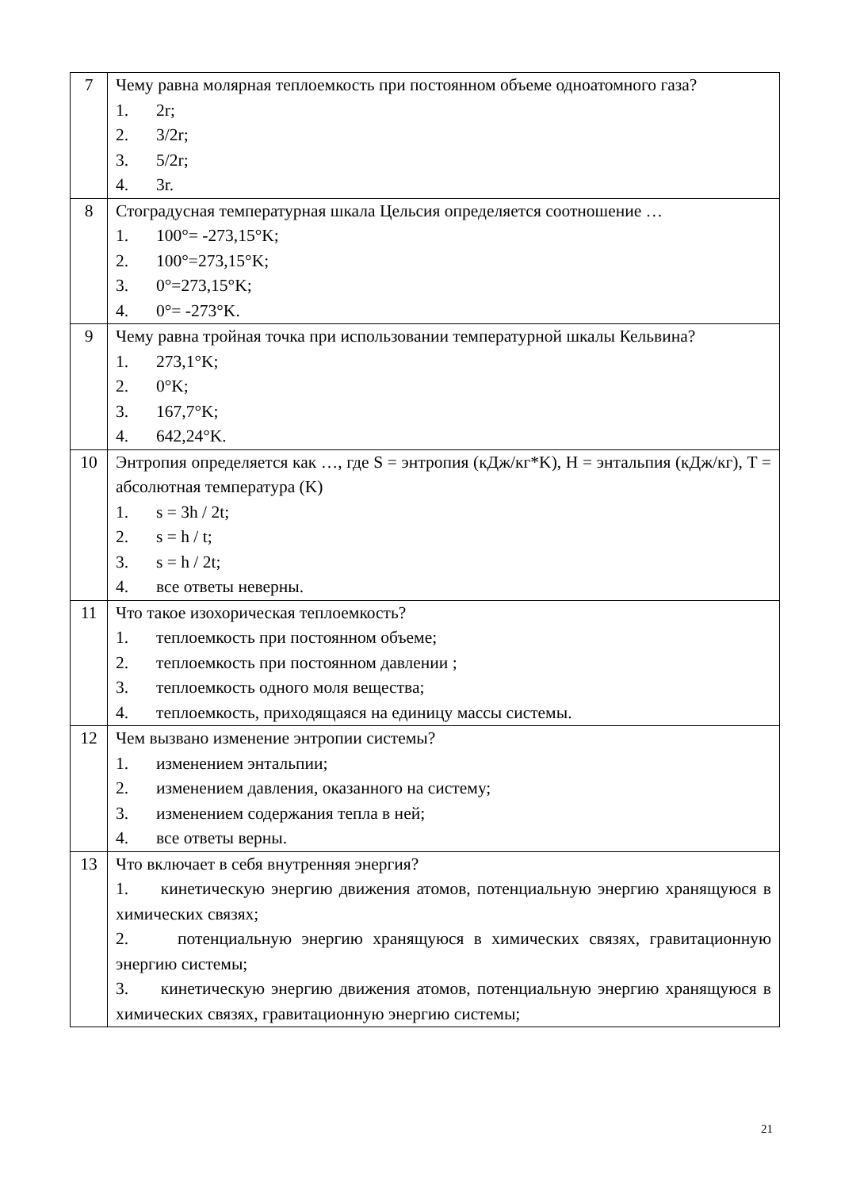| 7 | Чему равна молярная теплоемкость при постоянном объеме одноатомного газа? 1. 2r; 2. 3/2r; 3. 5/2r; 4. 3r. |
| 8 | Стоградусная температурная шкала Цельсия определяется соотношение … 1. 100°= -273,15°K; 2. 100°=273,15°K; 3. 0°=273,15°K; 4. 0°= -273°K. |
| 9 | Чему равна тройная точка при использовании температурной шкалы Кельвина? 1. 273,1°K; 2. 0°K; 3. 167,7°K; 4. 642,24°K. |
| 10 | Энтропия определяется как …, где S = энтропия (кДж/кг*K), H = энтальпия (кДж/кг), T = абсолютная температура (K) 1. s = 3h / 2t; 2. s = h / t; 3. s = h / 2t; 4. все ответы неверны. |
| 11 | Что такое изохорическая теплоемкость? 1. теплоемкость при постоянном объеме; 2. теплоемкость при постоянном давлении ; 3. теплоемкость одного моля вещества; 4. теплоемкость, приходящаяся на единицу массы системы. |
| 12 | Чем вызвано изменение энтропии системы? 1. изменением энтальпии; 2. изменением давления, оказанного на систему; 3. изменением содержания тепла в ней; 4. все ответы верны. |
| 13 | Что включает в себя внутренняя энергия? 1. кинетическую энергию движения атомов, потенциальную энергию хранящуюся в химических связях; 2. потенциальную энергию хранящуюся в химических связях, гравитационную энергию системы; 3. кинетическую энергию движения атомов, потенциальную энергию хранящуюся в химических связях, гравитационную энергию системы; |
21